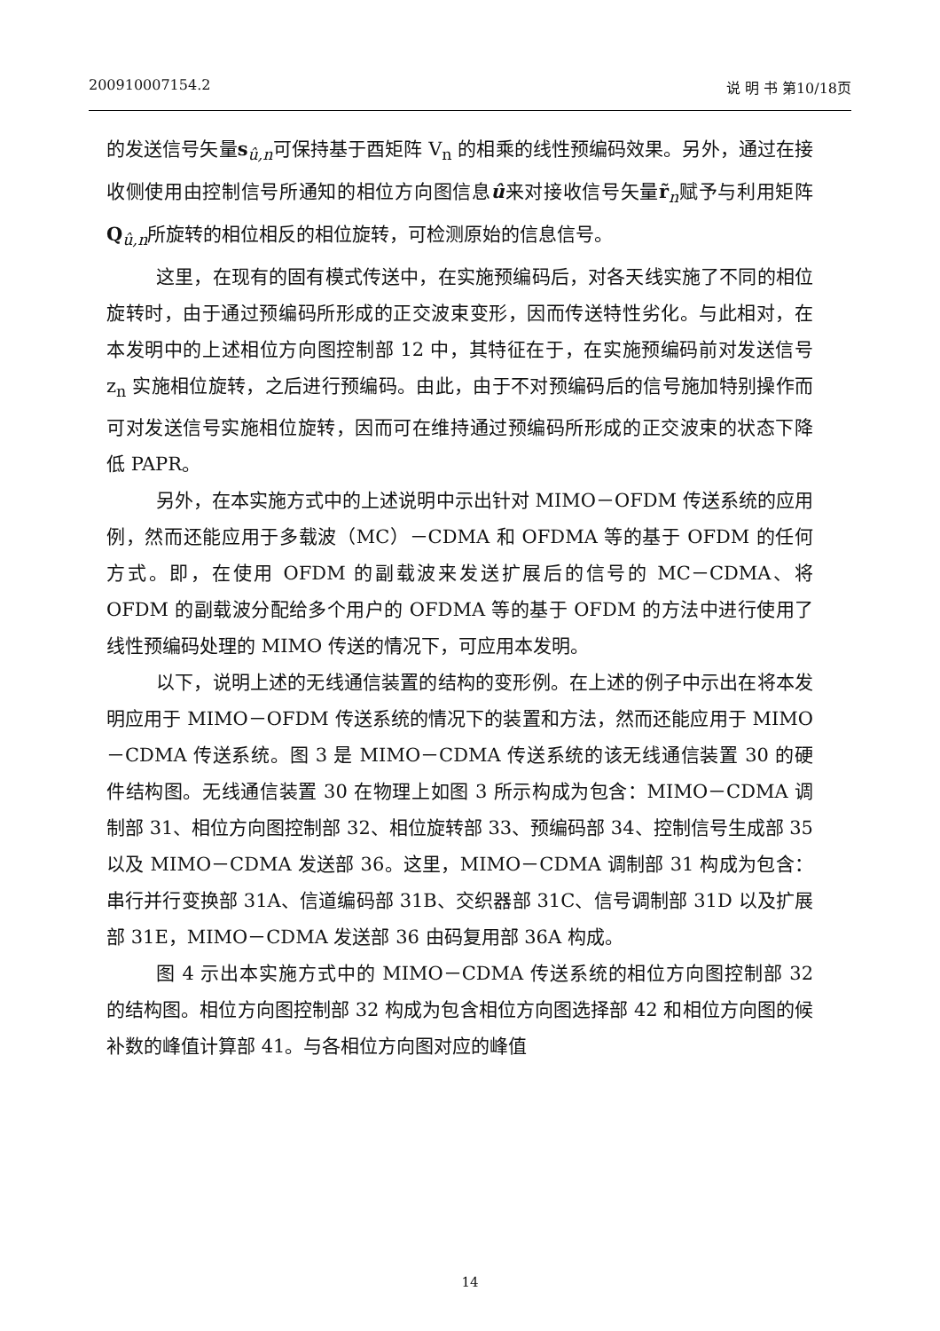200910007154.2 说 明 书 第10/18页
的发送信号矢量s<sub>û,n</sub>可保持基于酉矩阵 V<sub>n</sub> 的相乘的线性预编码效果。另外，通过在接收侧使用由控制信号所通知的相位方向图信息û来对接收信号矢量r̃<sub>n</sub>赋予与利用矩阵Q<sub>û,n</sub>所旋转的相位相反的相位旋转，可检测原始的信息信号。
这里，在现有的固有模式传送中，在实施预编码后，对各天线实施了不同的相位旋转时，由于通过预编码所形成的正交波束变形，因而传送特性劣化。与此相对，在本发明中的上述相位方向图控制部 12 中，其特征在于，在实施预编码前对发送信号 z<sub>n</sub> 实施相位旋转，之后进行预编码。由此，由于不对预编码后的信号施加特别操作而可对发送信号实施相位旋转，因而可在维持通过预编码所形成的正交波束的状态下降低 PAPR。
另外，在本实施方式中的上述说明中示出针对 MIMO－OFDM 传送系统的应用例，然而还能应用于多载波（MC）－CDMA 和 OFDMA 等的基于 OFDM 的任何方式。即，在使用 OFDM 的副载波来发送扩展后的信号的 MC－CDMA、将 OFDM 的副载波分配给多个用户的 OFDMA 等的基于 OFDM 的方法中进行使用了线性预编码处理的 MIMO 传送的情况下，可应用本发明。
以下，说明上述的无线通信装置的结构的变形例。在上述的例子中示出在将本发明应用于 MIMO－OFDM 传送系统的情况下的装置和方法，然而还能应用于 MIMO－CDMA 传送系统。图 3 是 MIMO－CDMA 传送系统的该无线通信装置 30 的硬件结构图。无线通信装置 30 在物理上如图 3 所示构成为包含：MIMO－CDMA 调制部 31、相位方向图控制部 32、相位旋转部 33、预编码部 34、控制信号生成部 35 以及 MIMO－CDMA 发送部 36。这里，MIMO－CDMA 调制部 31 构成为包含：串行并行变换部 31A、信道编码部 31B、交织器部 31C、信号调制部 31D 以及扩展部 31E，MIMO－CDMA 发送部 36 由码复用部 36A 构成。
图 4 示出本实施方式中的 MIMO－CDMA 传送系统的相位方向图控制部 32 的结构图。相位方向图控制部 32 构成为包含相位方向图选择部 42 和相位方向图的候补数的峰值计算部 41。与各相位方向图对应的峰值
14